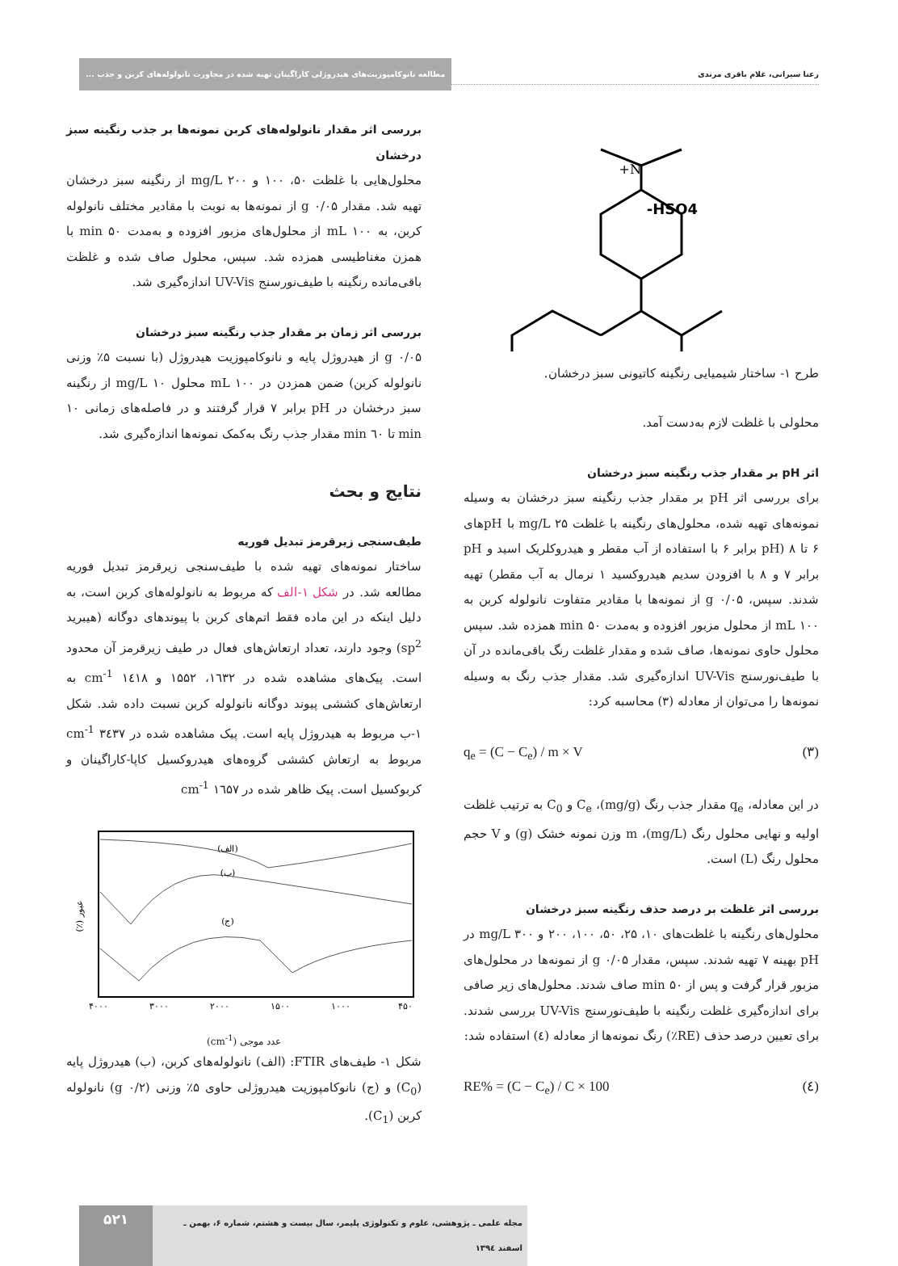رعنا سیرانی، غلام باقری مرندی مطالعه نانوکامپوزیت‌های هیدروژلی کاراگینان تهیه شده در مجاورت نانولوله‌های کربن و جذب ...
N+
HSO4-
طرح ۱- ساختار شیمیایی رنگینه کاتیونی سبز درخشان.
محلولی با غلظت لازم به‌دست آمد.
اثر pH بر مقدار جذب رنگینه سبز درخشان
برای بررسی اثر pH بر مقدار جذب رنگینه سبز درخشان به وسیله نمونه‌های تهیه شده، محلول‌های رنگینه با غلظت ۲۵ mg/L با pHهای ۶ تا ۸ (pH برابر ۶ با استفاده از آب مقطر و هیدروکلریک اسید و pH برابر ۷ و ۸ با افزودن سدیم هیدروکسید ۱ نرمال به آب مقطر) تهیه شدند. سپس، ۰/۰۵ g از نمونه‌ها با مقادیر متفاوت نانولوله کربن به ۱۰۰ mL از محلول مزبور افزوده و به‌مدت ۵۰ min همزده شد. سپس محلول حاوی نمونه‌ها، صاف شده و مقدار غلظت رنگ باقی‌مانده در آن با طیف‌نورسنج UV-Vis اندازه‌گیری شد. مقدار جذب رنگ به وسیله نمونه‌ها را می‌توان از معادله (۳) محاسبه کرد:
q<sub>e</sub> = (C − C<sub>e</sub>) / m × V (۳)
در این معادله، q<sub>e</sub> مقدار جذب رنگ (mg/g)، C<sub>e</sub> و C<sub>0</sub> به ترتیب غلظت اولیه و نهایی محلول رنگ (mg/L)، m وزن نمونه خشک (g) و V حجم محلول رنگ (L) است.
بررسی اثر غلظت بر درصد حذف رنگینه سبز درخشان
محلول‌های رنگینه با غلظت‌های ۱۰، ۲۵، ۵۰، ۱۰۰، ۲۰۰ و ۳۰۰ mg/L در pH بهینه ۷ تهیه شدند. سپس، مقدار ۰/۰۵ g از نمونه‌ها در محلول‌های مزبور قرار گرفت و پس از ۵۰ min صاف شدند. محلول‌های زیر صافی برای اندازه‌گیری غلظت رنگینه با طیف‌نورسنج UV-Vis بررسی شدند. برای تعیین درصد حذف (RE٪) رنگ نمونه‌ها از معادله (٤) استفاده شد:
RE% = (C − C<sub>e</sub>) / C × 100 (٤)
بررسی اثر مقدار نانولوله‌های کربن نمونه‌ها بر جذب رنگینه سبز درخشان
محلول‌هایی با غلظت ۵۰، ۱۰۰ و ۲۰۰ mg/L از رنگینه سبز درخشان تهیه شد. مقدار ۰/۰۵ g از نمونه‌ها به نوبت با مقادیر مختلف نانولوله کربن، به ۱۰۰ mL از محلول‌های مزبور افزوده و به‌مدت ۵۰ min با همزن مغناطیسی همزده شد. سپس، محلول صاف شده و غلظت باقی‌مانده رنگینه با طیف‌نورسنج UV-Vis اندازه‌گیری شد.
بررسی اثر زمان بر مقدار جذب رنگینه سبز درخشان
۰/۰۵ g از هیدروژل پایه و نانوکامپوزیت هیدروژل (با نسبت ۵٪ وزنی نانولوله کربن) ضمن همزدن در ۱۰۰ mL محلول ۱۰ mg/L از رنگینه سبز درخشان در pH برابر ۷ قرار گرفتند و در فاصله‌های زمانی ۱۰ min تا ٦۰ min مقدار جذب رنگ به‌کمک نمونه‌ها اندازه‌گیری شد.
نتایج و بحث
طیف‌سنجی زیرقرمز تبدیل فوریه
ساختار نمونه‌های تهیه شده با طیف‌سنجی زیرقرمز تبدیل فوریه مطالعه شد. در شکل ۱-الف که مربوط به نانولوله‌های کربن است، به دلیل اینکه در این ماده فقط اتم‌های کربن با پیوندهای دوگانه (هیبرید sp<sup>2</sup>) وجود دارند، تعداد ارتعاش‌های فعال در طیف زیرقرمز آن محدود است. پیک‌های مشاهده شده در ۱٦۳۲، ۱۵۵۲ و ۱٤۱۸ cm<sup>-1</sup> به ارتعاش‌های کششی پیوند دوگانه نانولوله کربن نسبت داده شد. شکل ۱-ب مربوط به هیدروژل پایه است. پیک مشاهده شده در ۳٤۳۷ cm<sup>-1</sup> مربوط به ارتعاش کششی گروه‌های هیدروکسیل کاپا-کاراگینان و کربوکسیل است. پیک ظاهر شده در ۱٦۵۷ cm<sup>-1</sup>
(الف)
(ب)
(ج)
عبور (٪)
۴۰۰۰
۳۰۰۰
۲۰۰۰
۱۵۰۰
۱۰۰۰
۴۵۰
عدد موجی (cm<sup>-1</sup>)
شکل ۱- طیف‌های FTIR: (الف) نانولوله‌های کربن، (ب) هیدروژل پایه (C<sub>0</sub>) و (ج) نانوکامپوزیت هیدروژلی حاوی ۵٪ وزنی (۰/۲ g) نانولوله کربن (C<sub>1</sub>).
مجله علمی ـ پژوهشی، علوم و تکنولوژی پلیمر، سال بیست و هشتم، شماره ۶، بهمن ـ اسفند ۱۳۹٤ ۵۲۱